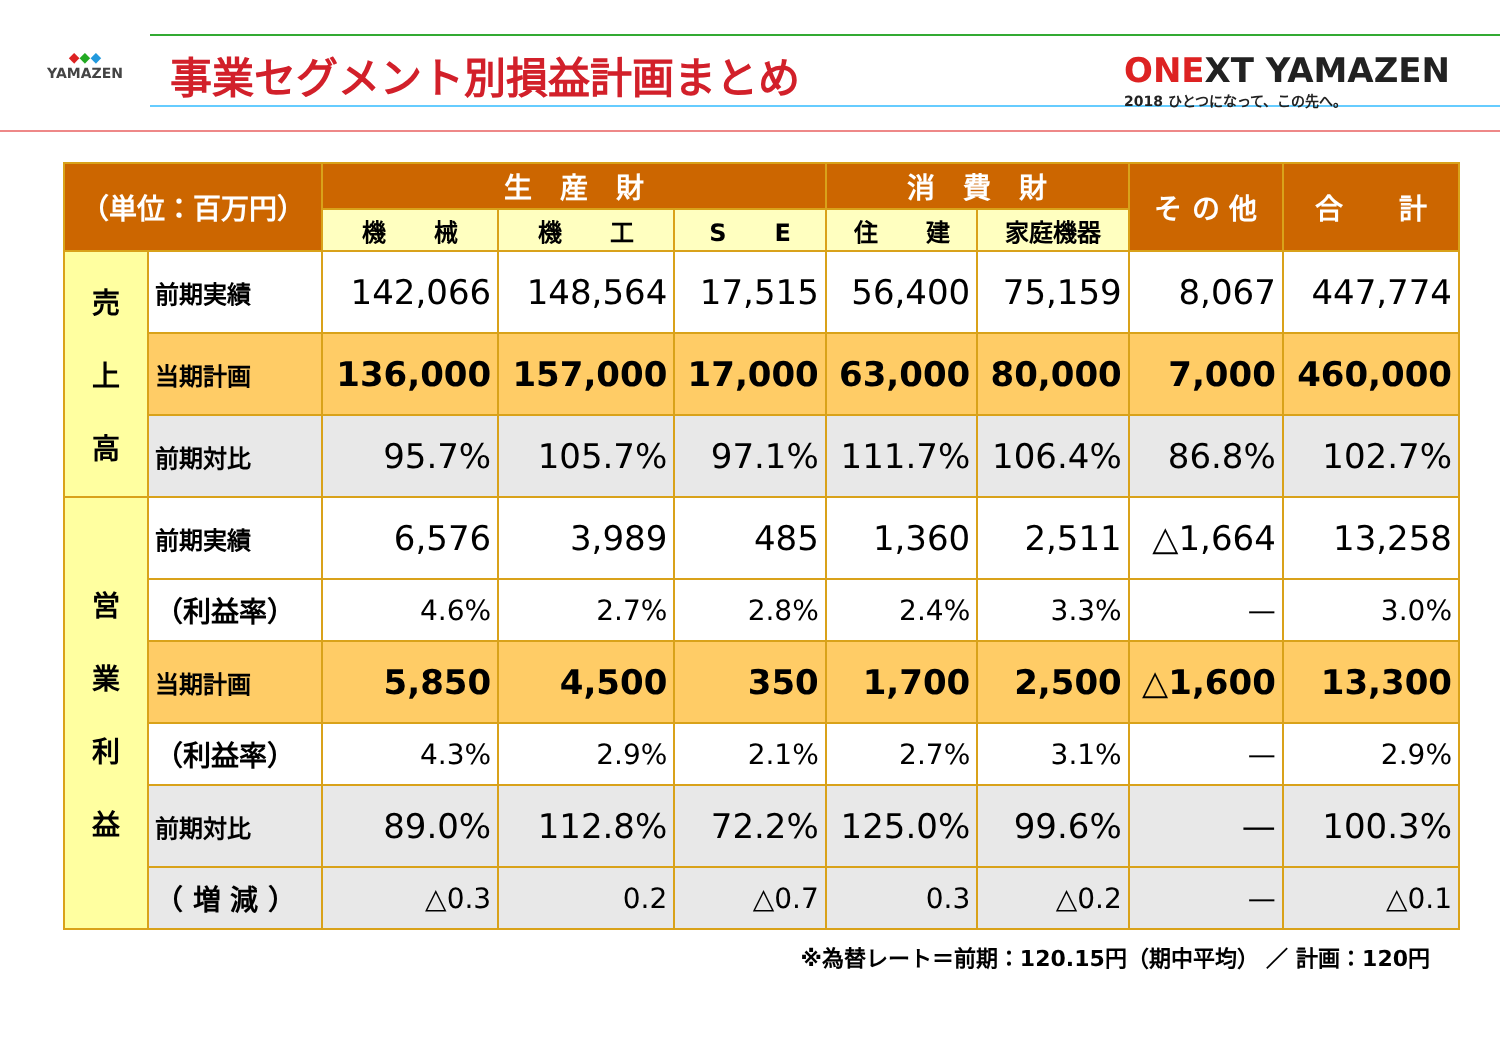◆◆◆
YAMAZEN
事業セグメント別損益計画まとめ
ONEXT YAMAZEN
2018 ひとつになって、この先へ。
| （単位：百万円） | | 生 産 財 | | | 消 費 財 | | そ の 他 | 合 計 |
| --- | --- | --- | --- | --- | --- | --- | --- | --- |
| | | 機 械 | 機 工 | S E | 住 建 | 家庭機器 | | |
| 売 上 高 | 前期実績 | 142,066 | 148,564 | 17,515 | 56,400 | 75,159 | 8,067 | 447,774 |
| | 当期計画 | 136,000 | 157,000 | 17,000 | 63,000 | 80,000 | 7,000 | 460,000 |
| | 前期対比 | 95.7% | 105.7% | 97.1% | 111.7% | 106.4% | 86.8% | 102.7% |
| 営 業 利 益 | 前期実績 | 6,576 | 3,989 | 485 | 1,360 | 2,511 | △1,664 | 13,258 |
| | （利益率） | 4.6% | 2.7% | 2.8% | 2.4% | 3.3% | — | 3.0% |
| | 当期計画 | 5,850 | 4,500 | 350 | 1,700 | 2,500 | △1,600 | 13,300 |
| | （利益率） | 4.3% | 2.9% | 2.1% | 2.7% | 3.1% | — | 2.9% |
| | 前期対比 | 89.0% | 112.8% | 72.2% | 125.0% | 99.6% | — | 100.3% |
| | （ 増 減 ） | △0.3 | 0.2 | △0.7 | 0.3 | △0.2 | — | △0.1 |
※為替レート＝前期：120.15円（期中平均） ／ 計画：120円